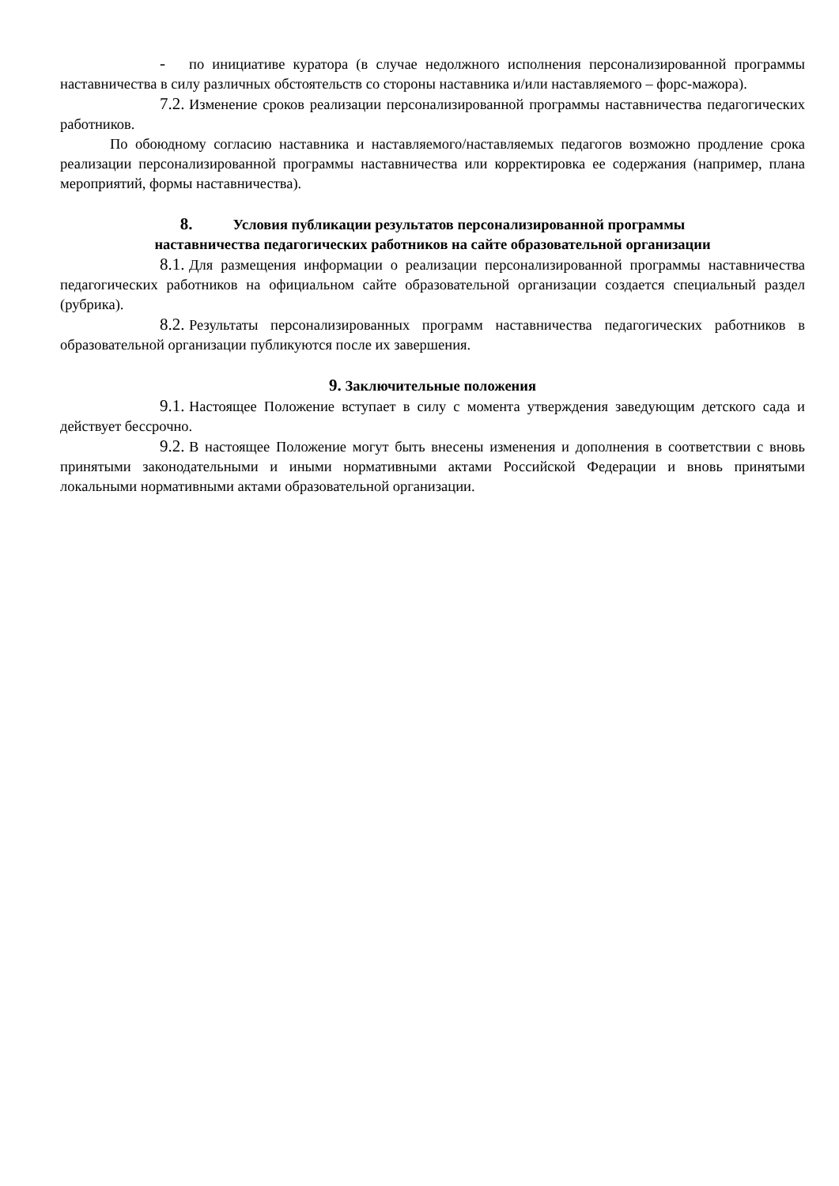- по инициативе куратора (в случае недолжного исполнения персонализированной программы наставничества в силу различных обстоятельств со стороны наставника и/или наставляемого – форс-мажора).
7.2. Изменение сроков реализации персонализированной программы наставничества педагогических работников.
По обоюдному согласию наставника и наставляемого/наставляемых педагогов возможно продление срока реализации персонализированной программы наставничества или корректировка ее содержания (например, плана мероприятий, формы наставничества).
8. Условия публикации результатов персонализированной программы
наставничества педагогических работников на сайте образовательной организации
8.1. Для размещения информации о реализации персонализированной программы наставничества педагогических работников на официальном сайте образовательной организации создается специальный раздел (рубрика).
8.2. Результаты персонализированных программ наставничества педагогических работников в образовательной организации публикуются после их завершения.
9. Заключительные положения
9.1. Настоящее Положение вступает в силу с момента утверждения заведующим детского сада и действует бессрочно.
9.2. В настоящее Положение могут быть внесены изменения и дополнения в соответствии с вновь принятыми законодательными и иными нормативными актами Российской Федерации и вновь принятыми локальными нормативными актами образовательной организации.